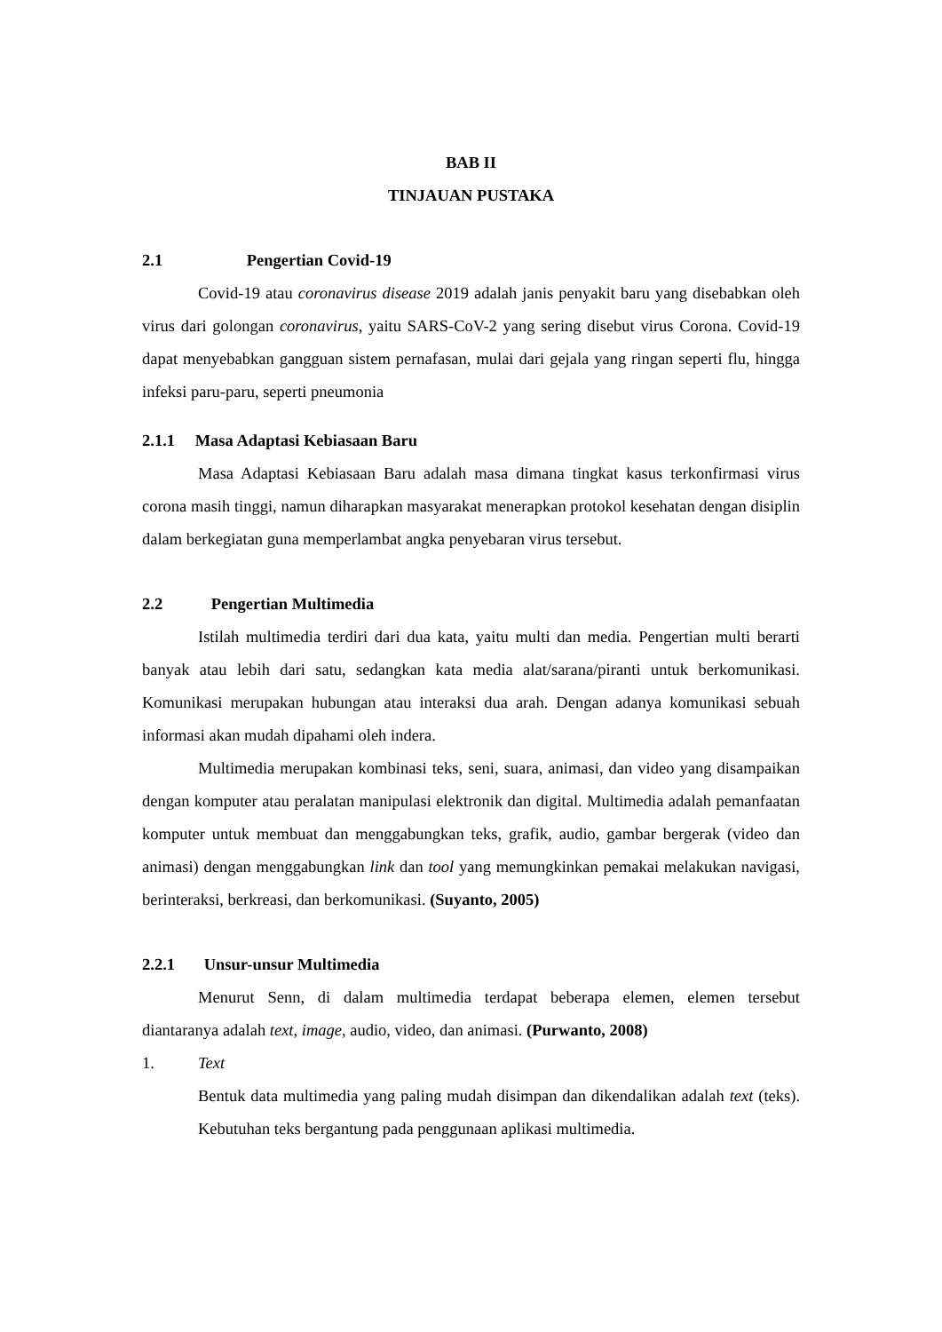BAB II
TINJAUAN PUSTAKA
2.1 Pengertian Covid-19
Covid-19 atau coronavirus disease 2019 adalah janis penyakit baru yang disebabkan oleh virus dari golongan coronavirus, yaitu SARS-CoV-2 yang sering disebut virus Corona. Covid-19 dapat menyebabkan gangguan sistem pernafasan, mulai dari gejala yang ringan seperti flu, hingga infeksi paru-paru, seperti pneumonia
2.1.1 Masa Adaptasi Kebiasaan Baru
Masa Adaptasi Kebiasaan Baru adalah masa dimana tingkat kasus terkonfirmasi virus corona masih tinggi, namun diharapkan masyarakat menerapkan protokol kesehatan dengan disiplin dalam berkegiatan guna memperlambat angka penyebaran virus tersebut.
2.2 Pengertian Multimedia
Istilah multimedia terdiri dari dua kata, yaitu multi dan media. Pengertian multi berarti banyak atau lebih dari satu, sedangkan kata media alat/sarana/piranti untuk berkomunikasi. Komunikasi merupakan hubungan atau interaksi dua arah. Dengan adanya komunikasi sebuah informasi akan mudah dipahami oleh indera.
Multimedia merupakan kombinasi teks, seni, suara, animasi, dan video yang disampaikan dengan komputer atau peralatan manipulasi elektronik dan digital. Multimedia adalah pemanfaatan komputer untuk membuat dan menggabungkan teks, grafik, audio, gambar bergerak (video dan animasi) dengan menggabungkan link dan tool yang memungkinkan pemakai melakukan navigasi, berinteraksi, berkreasi, dan berkomunikasi. (Suyanto, 2005)
2.2.1 Unsur-unsur Multimedia
Menurut Senn, di dalam multimedia terdapat beberapa elemen, elemen tersebut diantaranya adalah text, image, audio, video, dan animasi. (Purwanto, 2008)
1. Text
Bentuk data multimedia yang paling mudah disimpan dan dikendalikan adalah text (teks). Kebutuhan teks bergantung pada penggunaan aplikasi multimedia.